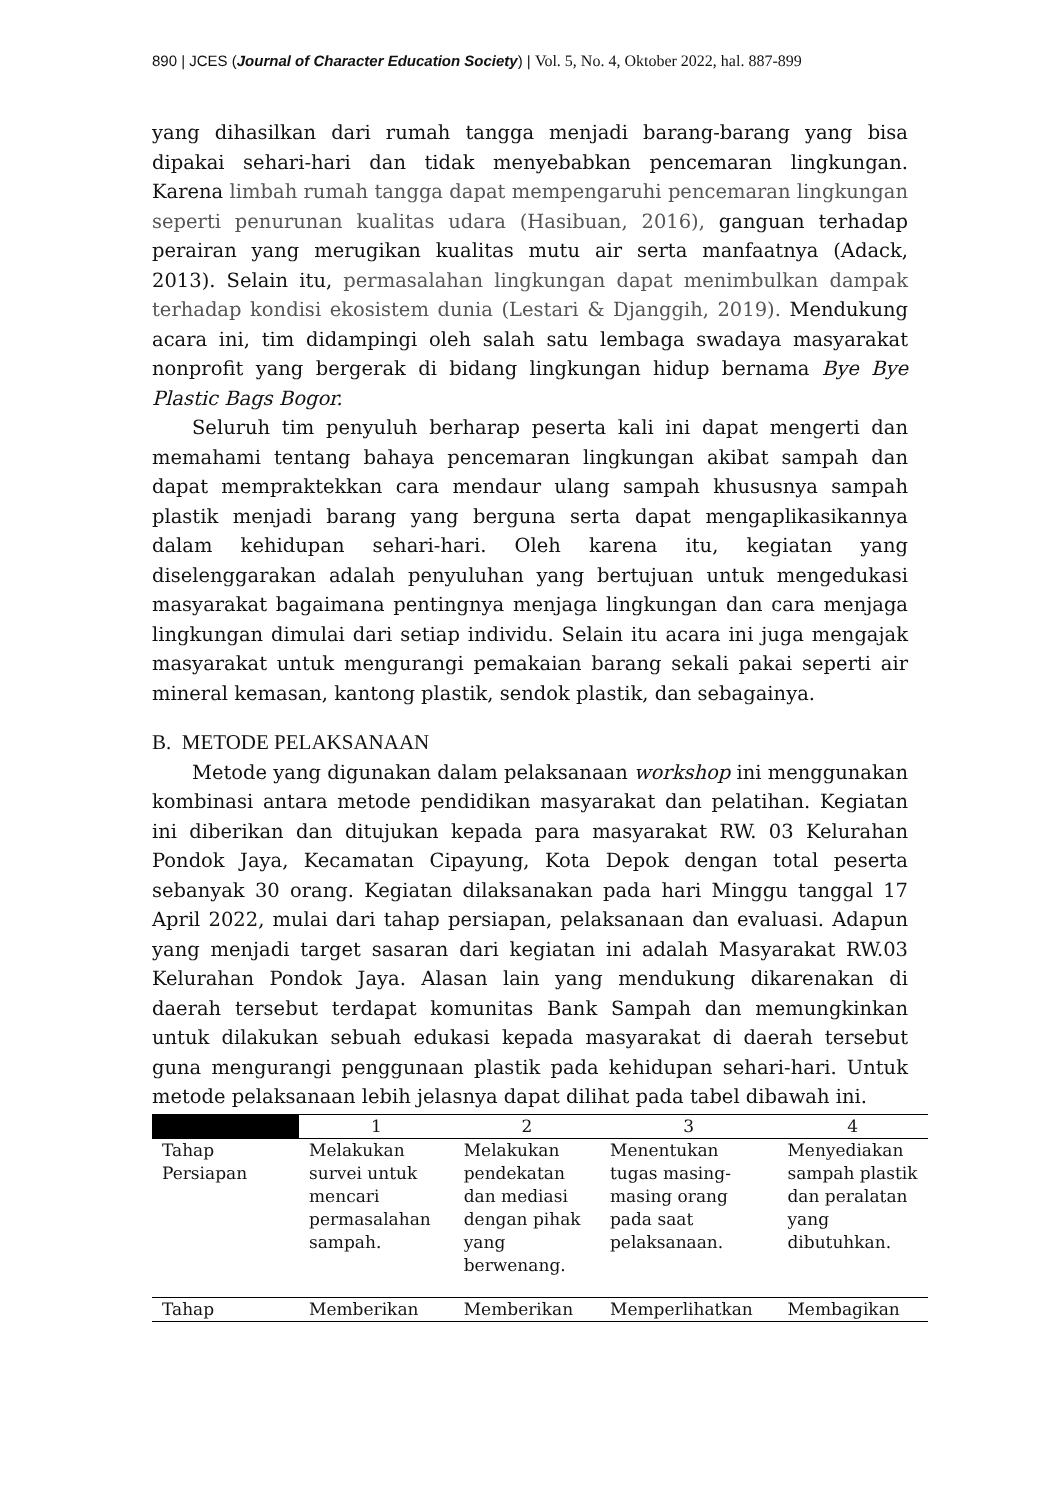890 | JCES (Journal of Character Education Society) | Vol. 5, No. 4, Oktober 2022, hal. 887-899
yang dihasilkan dari rumah tangga menjadi barang-barang yang bisa dipakai sehari-hari dan tidak menyebabkan pencemaran lingkungan. Karena limbah rumah tangga dapat mempengaruhi pencemaran lingkungan seperti penurunan kualitas udara (Hasibuan, 2016), ganguan terhadap perairan yang merugikan kualitas mutu air serta manfaatnya (Adack, 2013). Selain itu, permasalahan lingkungan dapat menimbulkan dampak terhadap kondisi ekosistem dunia (Lestari & Djanggih, 2019). Mendukung acara ini, tim didampingi oleh salah satu lembaga swadaya masyarakat nonprofit yang bergerak di bidang lingkungan hidup bernama Bye Bye Plastic Bags Bogor.
Seluruh tim penyuluh berharap peserta kali ini dapat mengerti dan memahami tentang bahaya pencemaran lingkungan akibat sampah dan dapat mempraktekkan cara mendaur ulang sampah khususnya sampah plastik menjadi barang yang berguna serta dapat mengaplikasikannya dalam kehidupan sehari-hari. Oleh karena itu, kegiatan yang diselenggarakan adalah penyuluhan yang bertujuan untuk mengedukasi masyarakat bagaimana pentingnya menjaga lingkungan dan cara menjaga lingkungan dimulai dari setiap individu. Selain itu acara ini juga mengajak masyarakat untuk mengurangi pemakaian barang sekali pakai seperti air mineral kemasan, kantong plastik, sendok plastik, dan sebagainya.
B. METODE PELAKSANAAN
Metode yang digunakan dalam pelaksanaan workshop ini menggunakan kombinasi antara metode pendidikan masyarakat dan pelatihan. Kegiatan ini diberikan dan ditujukan kepada para masyarakat RW. 03 Kelurahan Pondok Jaya, Kecamatan Cipayung, Kota Depok dengan total peserta sebanyak 30 orang. Kegiatan dilaksanakan pada hari Minggu tanggal 17 April 2022, mulai dari tahap persiapan, pelaksanaan dan evaluasi. Adapun yang menjadi target sasaran dari kegiatan ini adalah Masyarakat RW.03 Kelurahan Pondok Jaya. Alasan lain yang mendukung dikarenakan di daerah tersebut terdapat komunitas Bank Sampah dan memungkinkan untuk dilakukan sebuah edukasi kepada masyarakat di daerah tersebut guna mengurangi penggunaan plastik pada kehidupan sehari-hari. Untuk metode pelaksanaan lebih jelasnya dapat dilihat pada tabel dibawah ini.
| | 1 | 2 | 3 | 4 |
| --- | --- | --- | --- | --- |
| Tahap Persiapan | Melakukan survei untuk mencari permasalahan sampah. | Melakukan pendekatan dan mediasi dengan pihak yang berwenang. | Menentukan tugas masing-masing orang pada saat pelaksanaan. | Menyediakan sampah plastik dan peralatan yang dibutuhkan. |
| Tahap | Memberikan | Memberikan | Memperlihatkan | Membagikan |